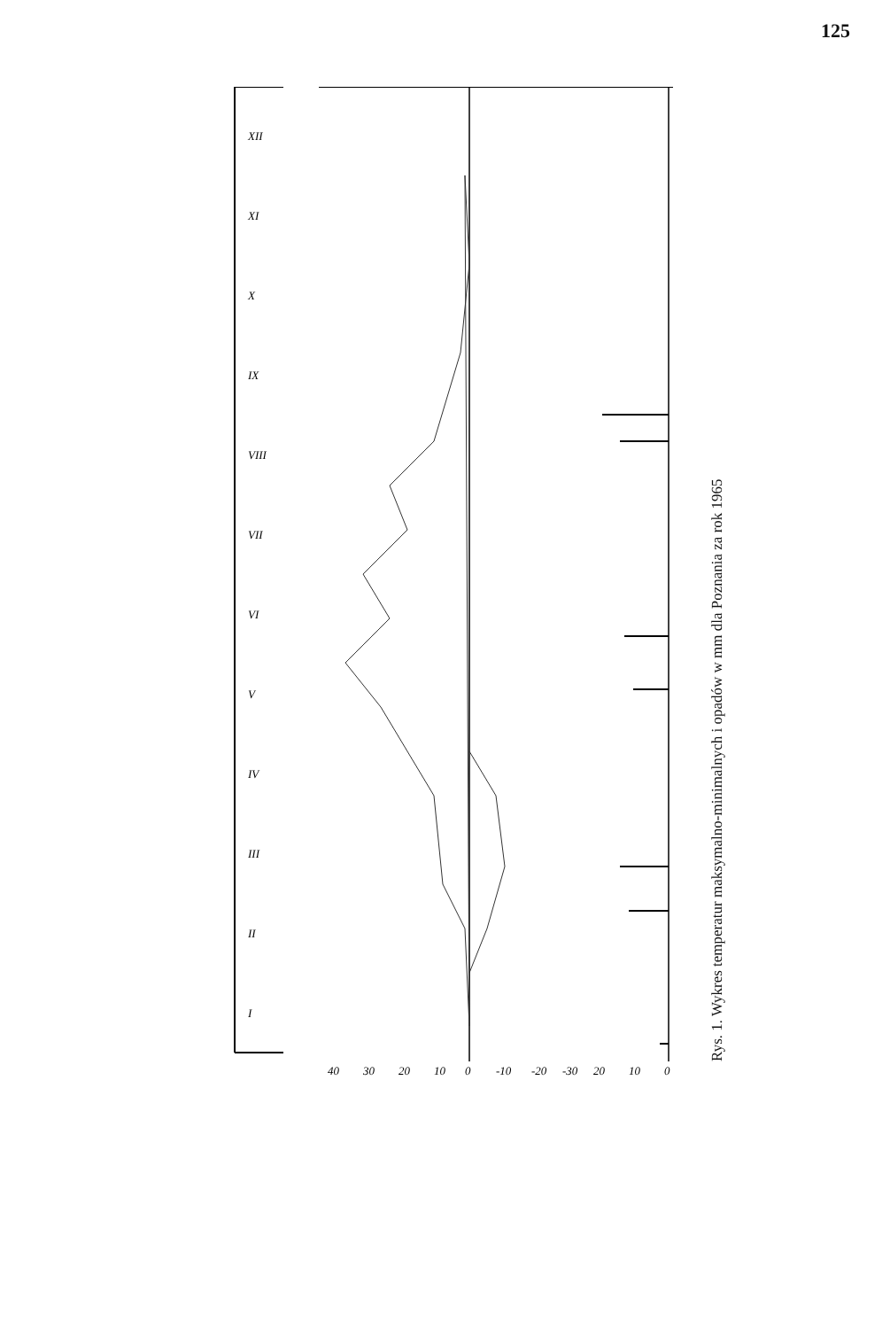125
I
II
III
IV
V
VI
VII
VIII
IX
X
XI
XII
40
30
20
10
0
-10
-20
-30
20
10
0
Rys. 1. Wykres temperatur maksymalno-minimalnych i opadów w mm dla Poznania za rok 1965